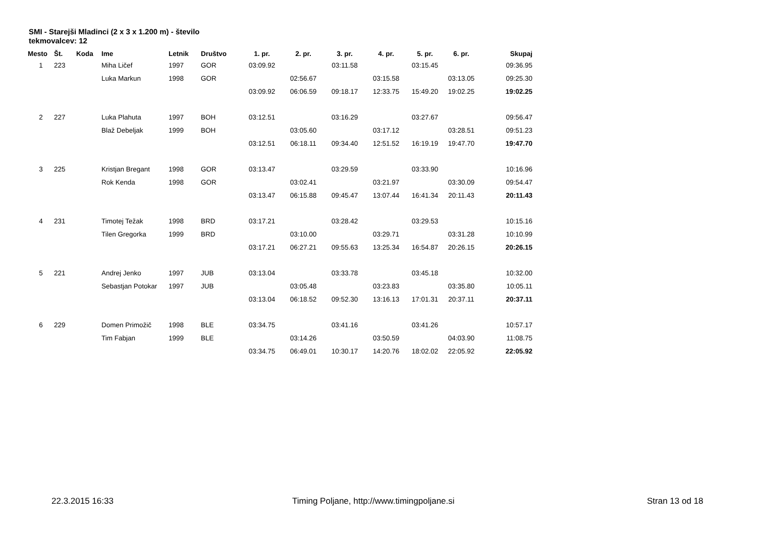SMI - Starejši Mladinci (2 x 3 x 1.200 m) - število tekmovalcev: 12
| Mesto | Št. | Koda | Ime | Letnik | Društvo | 1. pr. | 2. pr. | 3. pr. | 4. pr. | 5. pr. | 6. pr. | Skupaj |
| --- | --- | --- | --- | --- | --- | --- | --- | --- | --- | --- | --- | --- |
| 1 | 223 | | Miha Ličef | 1997 | GOR | 03:09.92 | | 03:11.58 | | 03:15.45 | | 09:36.95 |
| | | | Luka Markun | 1998 | GOR | | 02:56.67 | | 03:15.58 | | 03:13.05 | 09:25.30 |
| | | | | | | 03:09.92 | 06:06.59 | 09:18.17 | 12:33.75 | 15:49.20 | 19:02.25 | 19:02.25 |
| 2 | 227 | | Luka Plahuta | 1997 | BOH | 03:12.51 | | 03:16.29 | | 03:27.67 | | 09:56.47 |
| | | | Blaž Debeljak | 1999 | BOH | | 03:05.60 | | 03:17.12 | | 03:28.51 | 09:51.23 |
| | | | | | | 03:12.51 | 06:18.11 | 09:34.40 | 12:51.52 | 16:19.19 | 19:47.70 | 19:47.70 |
| 3 | 225 | | Kristjan Bregant | 1998 | GOR | 03:13.47 | | 03:29.59 | | 03:33.90 | | 10:16.96 |
| | | | Rok Kenda | 1998 | GOR | | 03:02.41 | | 03:21.97 | | 03:30.09 | 09:54.47 |
| | | | | | | 03:13.47 | 06:15.88 | 09:45.47 | 13:07.44 | 16:41.34 | 20:11.43 | 20:11.43 |
| 4 | 231 | | Timotej Težak | 1998 | BRD | 03:17.21 | | 03:28.42 | | 03:29.53 | | 10:15.16 |
| | | | Tilen Gregorka | 1999 | BRD | | 03:10.00 | | 03:29.71 | | 03:31.28 | 10:10.99 |
| | | | | | | 03:17.21 | 06:27.21 | 09:55.63 | 13:25.34 | 16:54.87 | 20:26.15 | 20:26.15 |
| 5 | 221 | | Andrej Jenko | 1997 | JUB | 03:13.04 | | 03:33.78 | | 03:45.18 | | 10:32.00 |
| | | | Sebastjan Potokar | 1997 | JUB | | 03:05.48 | | 03:23.83 | | 03:35.80 | 10:05.11 |
| | | | | | | 03:13.04 | 06:18.52 | 09:52.30 | 13:16.13 | 17:01.31 | 20:37.11 | 20:37.11 |
| 6 | 229 | | Domen Primožič | 1998 | BLE | 03:34.75 | | 03:41.16 | | 03:41.26 | | 10:57.17 |
| | | | Tim Fabjan | 1999 | BLE | | 03:14.26 | | 03:50.59 | | 04:03.90 | 11:08.75 |
| | | | | | | 03:34.75 | 06:49.01 | 10:30.17 | 14:20.76 | 18:02.02 | 22:05.92 | 22:05.92 |
22.3.2015 16:33 Timing Poljane, http://www.timingpoljane.si Stran 13 od 18